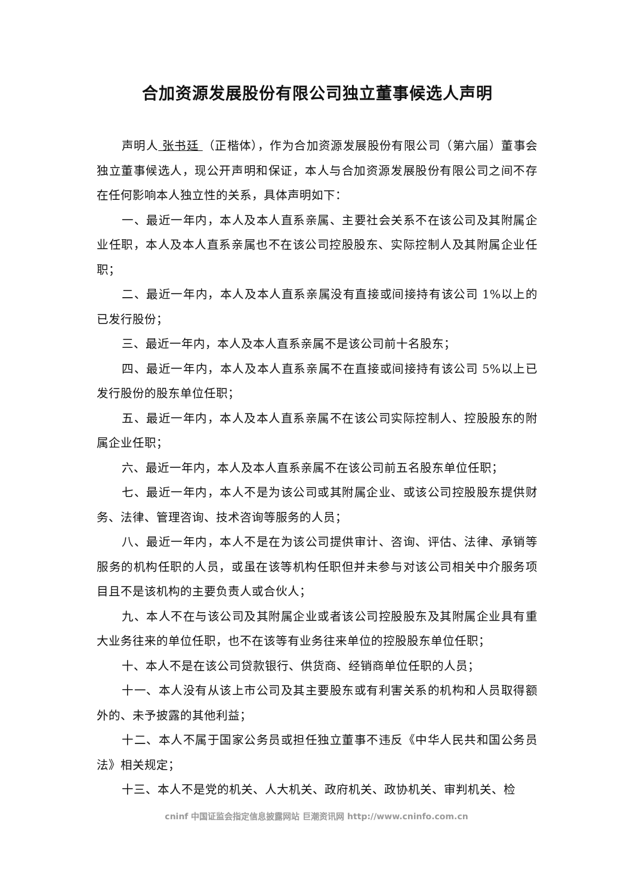合加资源发展股份有限公司独立董事候选人声明
声明人 张书廷 （正楷体），作为合加资源发展股份有限公司（第六届）董事会独立董事候选人，现公开声明和保证，本人与合加资源发展股份有限公司之间不存在任何影响本人独立性的关系，具体声明如下：
一、最近一年内，本人及本人直系亲属、主要社会关系不在该公司及其附属企业任职，本人及本人直系亲属也不在该公司控股股东、实际控制人及其附属企业任职；
二、最近一年内，本人及本人直系亲属没有直接或间接持有该公司 1%以上的已发行股份；
三、最近一年内，本人及本人直系亲属不是该公司前十名股东；
四、最近一年内，本人及本人直系亲属不在直接或间接持有该公司 5%以上已发行股份的股东单位任职；
五、最近一年内，本人及本人直系亲属不在该公司实际控制人、控股股东的附属企业任职；
六、最近一年内，本人及本人直系亲属不在该公司前五名股东单位任职；
七、最近一年内，本人不是为该公司或其附属企业、或该公司控股股东提供财务、法律、管理咨询、技术咨询等服务的人员；
八、最近一年内，本人不是在为该公司提供审计、咨询、评估、法律、承销等服务的机构任职的人员，或虽在该等机构任职但并未参与对该公司相关中介服务项目且不是该机构的主要负责人或合伙人；
九、本人不在与该公司及其附属企业或者该公司控股股东及其附属企业具有重大业务往来的单位任职，也不在该等有业务往来单位的控股股东单位任职；
十、本人不是在该公司贷款银行、供货商、经销商单位任职的人员；
十一、本人没有从该上市公司及其主要股东或有利害关系的机构和人员取得额外的、未予披露的其他利益；
十二、本人不属于国家公务员或担任独立董事不违反《中华人民共和国公务员法》相关规定；
十三、本人不是党的机关、人大机关、政府机关、政协机关、审判机关、检
cninf 中国证监会指定信息披露网站 巨潮资讯网 http://www.cninfo.com.cn